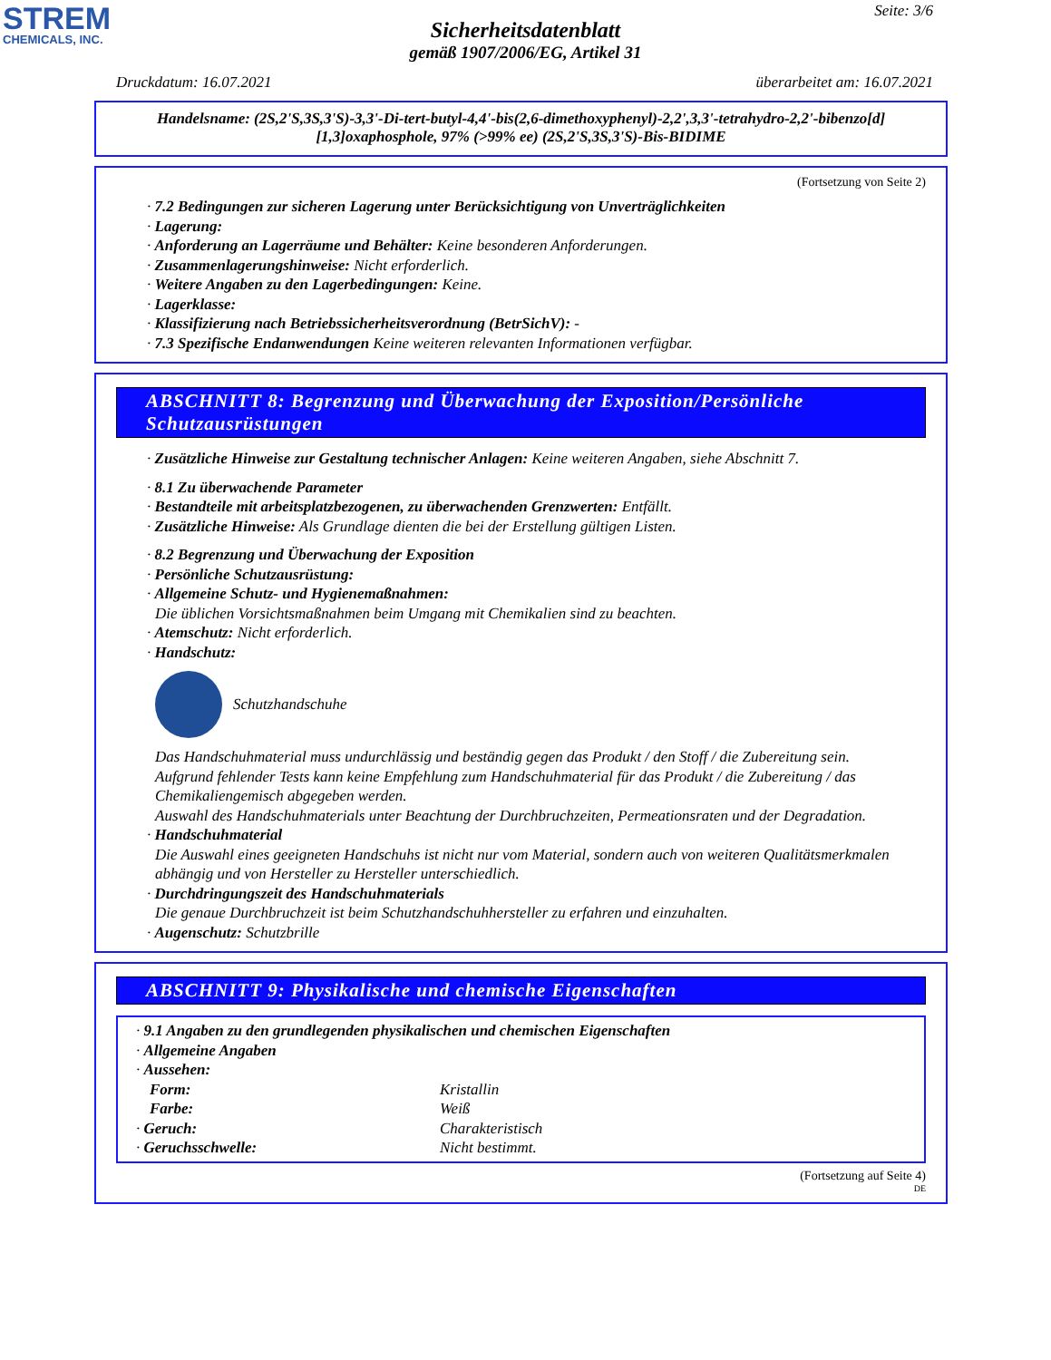STREM
CHEMICALS, INC.
Seite: 3/6
Sicherheitsdatenblatt
gemäß 1907/2006/EG, Artikel 31
Druckdatum: 16.07.2021 überarbeitet am: 16.07.2021
Handelsname: (2S,2'S,3S,3'S)-3,3'-Di-tert-butyl-4,4'-bis(2,6-dimethoxyphenyl)-2,2',3,3'-tetrahydro-2,2'-bibenzo[d][1,3]oxaphosphole, 97% (>99% ee) (2S,2'S,3S,3'S)-Bis-BIDIME
(Fortsetzung von Seite 2)
· 7.2 Bedingungen zur sicheren Lagerung unter Berücksichtigung von Unverträglichkeiten
· Lagerung:
· Anforderung an Lagerräume und Behälter: Keine besonderen Anforderungen.
· Zusammenlagerungshinweise: Nicht erforderlich.
· Weitere Angaben zu den Lagerbedingungen: Keine.
· Lagerklasse:
· Klassifizierung nach Betriebssicherheitsverordnung (BetrSichV): -
· 7.3 Spezifische Endanwendungen Keine weiteren relevanten Informationen verfügbar.
ABSCHNITT 8: Begrenzung und Überwachung der Exposition/Persönliche Schutzausrüstungen
· Zusätzliche Hinweise zur Gestaltung technischer Anlagen: Keine weiteren Angaben, siehe Abschnitt 7.
· 8.1 Zu überwachende Parameter
· Bestandteile mit arbeitsplatzbezogenen, zu überwachenden Grenzwerten: Entfällt.
· Zusätzliche Hinweise: Als Grundlage dienten die bei der Erstellung gültigen Listen.
· 8.2 Begrenzung und Überwachung der Exposition
· Persönliche Schutzausrüstung:
· Allgemeine Schutz- und Hygienemaßnahmen:
Die üblichen Vorsichtsmaßnahmen beim Umgang mit Chemikalien sind zu beachten.
· Atemschutz: Nicht erforderlich.
· Handschutz:
Schutzhandschuhe
Das Handschuhmaterial muss undurchlässig und beständig gegen das Produkt / den Stoff / die Zubereitung sein.
Aufgrund fehlender Tests kann keine Empfehlung zum Handschuhmaterial für das Produkt / die Zubereitung / das Chemikaliengemisch abgegeben werden.
Auswahl des Handschuhmaterials unter Beachtung der Durchbruchzeiten, Permeationsraten und der Degradation.
· Handschuhmaterial
Die Auswahl eines geeigneten Handschuhs ist nicht nur vom Material, sondern auch von weiteren Qualitätsmerkmalen abhängig und von Hersteller zu Hersteller unterschiedlich.
· Durchdringungszeit des Handschuhmaterials
Die genaue Durchbruchzeit ist beim Schutzhandschuhhersteller zu erfahren und einzuhalten.
· Augenschutz: Schutzbrille
ABSCHNITT 9: Physikalische und chemische Eigenschaften
· 9.1 Angaben zu den grundlegenden physikalischen und chemischen Eigenschaften
· Allgemeine Angaben
· Aussehen:
Form: Kristallin
Farbe: Weiß
· Geruch: Charakteristisch
· Geruchsschwelle: Nicht bestimmt.
(Fortsetzung auf Seite 4)
DE